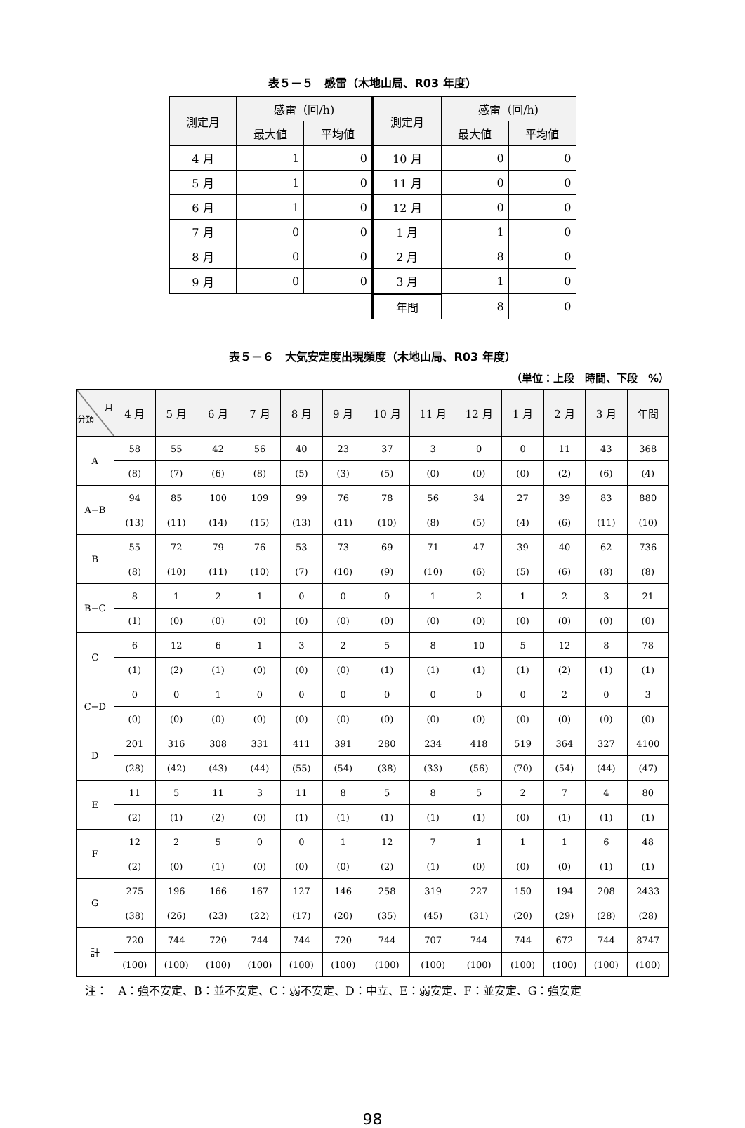表５－５　感雷（木地山局、R03 年度）
| 測定月 | 感雷（回/h) | | 測定月 | 感雷（回/h) | |
| --- | --- | --- | --- | --- | --- |
| | 最大値 | 平均値 | | 最大値 | 平均値 |
| 4 月 | 1 | 0 | 10 月 | 0 | 0 |
| 5 月 | 1 | 0 | 11 月 | 0 | 0 |
| 6 月 | 1 | 0 | 12 月 | 0 | 0 |
| 7 月 | 0 | 0 | 1 月 | 1 | 0 |
| 8 月 | 0 | 0 | 2 月 | 8 | 0 |
| 9 月 | 0 | 0 | 3 月 | 1 | 0 |
| | | | 年間 | 8 | 0 |
表５－６　大気安定度出現頻度（木地山局、R03 年度）
（単位：上段　時間、下段　%）
| 月 分類 | 4 月 | 5 月 | 6 月 | 7 月 | 8 月 | 9 月 | 10 月 | 11 月 | 12 月 | 1 月 | 2 月 | 3 月 | 年間 |
| --- | --- | --- | --- | --- | --- | --- | --- | --- | --- | --- | --- | --- | --- |
| A | 58 | 55 | 42 | 56 | 40 | 23 | 37 | 3 | 0 | 0 | 11 | 43 | 368 |
| | (8) | (7) | (6) | (8) | (5) | (3) | (5) | (0) | (0) | (0) | (2) | (6) | (4) |
| A−B | 94 | 85 | 100 | 109 | 99 | 76 | 78 | 56 | 34 | 27 | 39 | 83 | 880 |
| | (13) | (11) | (14) | (15) | (13) | (11) | (10) | (8) | (5) | (4) | (6) | (11) | (10) |
| B | 55 | 72 | 79 | 76 | 53 | 73 | 69 | 71 | 47 | 39 | 40 | 62 | 736 |
| | (8) | (10) | (11) | (10) | (7) | (10) | (9) | (10) | (6) | (5) | (6) | (8) | (8) |
| B−C | 8 | 1 | 2 | 1 | 0 | 0 | 0 | 1 | 2 | 1 | 2 | 3 | 21 |
| | (1) | (0) | (0) | (0) | (0) | (0) | (0) | (0) | (0) | (0) | (0) | (0) | (0) |
| C | 6 | 12 | 6 | 1 | 3 | 2 | 5 | 8 | 10 | 5 | 12 | 8 | 78 |
| | (1) | (2) | (1) | (0) | (0) | (0) | (1) | (1) | (1) | (1) | (2) | (1) | (1) |
| C−D | 0 | 0 | 1 | 0 | 0 | 0 | 0 | 0 | 0 | 0 | 2 | 0 | 3 |
| | (0) | (0) | (0) | (0) | (0) | (0) | (0) | (0) | (0) | (0) | (0) | (0) | (0) |
| D | 201 | 316 | 308 | 331 | 411 | 391 | 280 | 234 | 418 | 519 | 364 | 327 | 4100 |
| | (28) | (42) | (43) | (44) | (55) | (54) | (38) | (33) | (56) | (70) | (54) | (44) | (47) |
| E | 11 | 5 | 11 | 3 | 11 | 8 | 5 | 8 | 5 | 2 | 7 | 4 | 80 |
| | (2) | (1) | (2) | (0) | (1) | (1) | (1) | (1) | (1) | (0) | (1) | (1) | (1) |
| F | 12 | 2 | 5 | 0 | 0 | 1 | 12 | 7 | 1 | 1 | 1 | 6 | 48 |
| | (2) | (0) | (1) | (0) | (0) | (0) | (2) | (1) | (0) | (0) | (0) | (1) | (1) |
| G | 275 | 196 | 166 | 167 | 127 | 146 | 258 | 319 | 227 | 150 | 194 | 208 | 2433 |
| | (38) | (26) | (23) | (22) | (17) | (20) | (35) | (45) | (31) | (20) | (29) | (28) | (28) |
| 計 | 720 | 744 | 720 | 744 | 744 | 720 | 744 | 707 | 744 | 744 | 672 | 744 | 8747 |
| | (100) | (100) | (100) | (100) | (100) | (100) | (100) | (100) | (100) | (100) | (100) | (100) | (100) |
注：　A：強不安定、B：並不安定、C：弱不安定、D：中立、E：弱安定、F：並安定、G：強安定
98